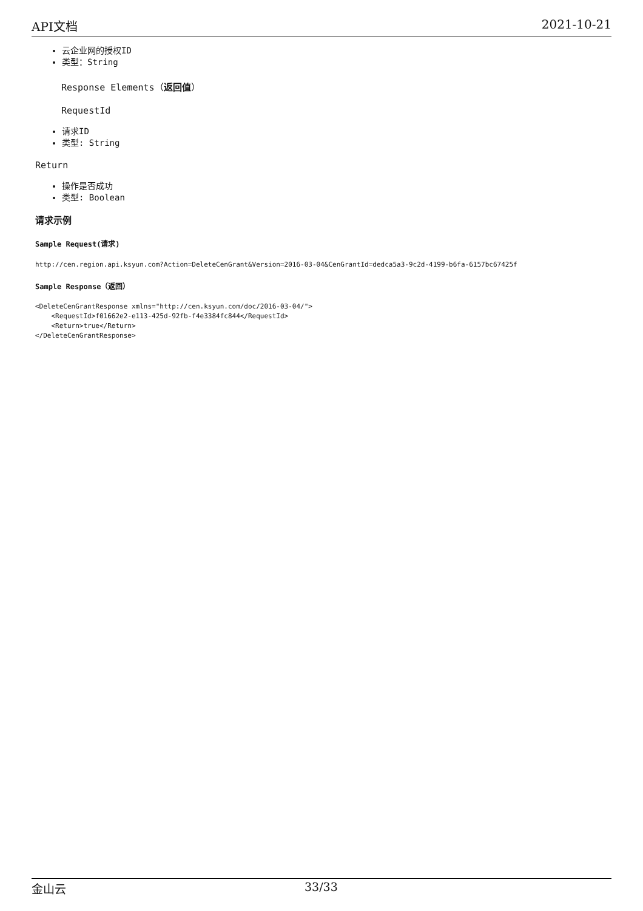API文档 2021-10-21
云企业网的授权ID
类型：String
Response Elements（返回值）
RequestId
请求ID
类型: String
Return
操作是否成功
类型: Boolean
请求示例
Sample Request(请求)
http://cen.region.api.ksyun.com?Action=DeleteCenGrant&Version=2016-03-04&CenGrantId=dedca5a3-9c2d-4199-b6fa-6157bc67425f
Sample Response（返回）
<DeleteCenGrantResponse xmlns="http://cen.ksyun.com/doc/2016-03-04/">
    <RequestId>f01662e2-e113-425d-92fb-f4e3384fc844</RequestId>
    <Return>true</Return>
</DeleteCenGrantResponse>
金山云 33/33